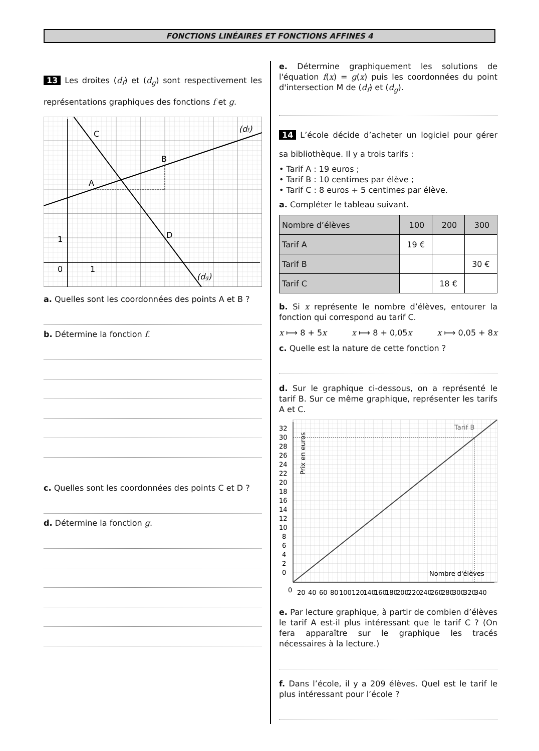FONCTIONS LINÉAIRES ET FONCTIONS AFFINES 4
13 Les droites (d<sub>f</sub>) et (d<sub>g</sub>) sont respectivement les représentations graphiques des fonctions f et g.
C
B
A
D
1
0
1
(df)
(dg)
a. Quelles sont les coordonnées des points A et B ?
b. Détermine la fonction f.
c. Quelles sont les coordonnées des points C et D ?
d. Détermine la fonction g.
e. Détermine graphiquement les solutions de l'équation f(x) = g(x) puis les coordonnées du point d'intersection M de (d<sub>f</sub>) et (d<sub>g</sub>).
14 L’école décide d’acheter un logiciel pour gérer sa bibliothèque. Il y a trois tarifs :
• Tarif A : 19 euros ;
• Tarif B : 10 centimes par élève ;
• Tarif C : 8 euros + 5 centimes par élève.
a. Compléter le tableau suivant.
| Nombre d’élèves | 100 | 200 | 300 |
| --- | --- | --- | --- |
| Tarif A | 19 € | | |
| Tarif B | | | 30 € |
| Tarif C | | 18 € | |
b. Si x représente le nombre d’élèves, entourer la fonction qui correspond au tarif C.
x ⟼ 8 + 5x x ⟼ 8 + 0,05x x ⟼ 0,05 + 8x
c. Quelle est la nature de cette fonction ?
d. Sur le graphique ci-dessous, on a représenté le tarif B. Sur ce même graphique, représenter les tarifs A et C.
Tarif B
Nombre d'élèves
Prix en euros
32
30
28
26
24
22
20
18
16
14
12
10
8
6
4
2
0
0
20
40
60
80
100
120
140
160
180
200
220
240
260
280
300
320
340
e. Par lecture graphique, à partir de combien d’élèves le tarif A est-il plus intéressant que le tarif C ? (On fera apparaître sur le graphique les tracés nécessaires à la lecture.)
f. Dans l’école, il y a 209 élèves. Quel est le tarif le plus intéressant pour l’école ?